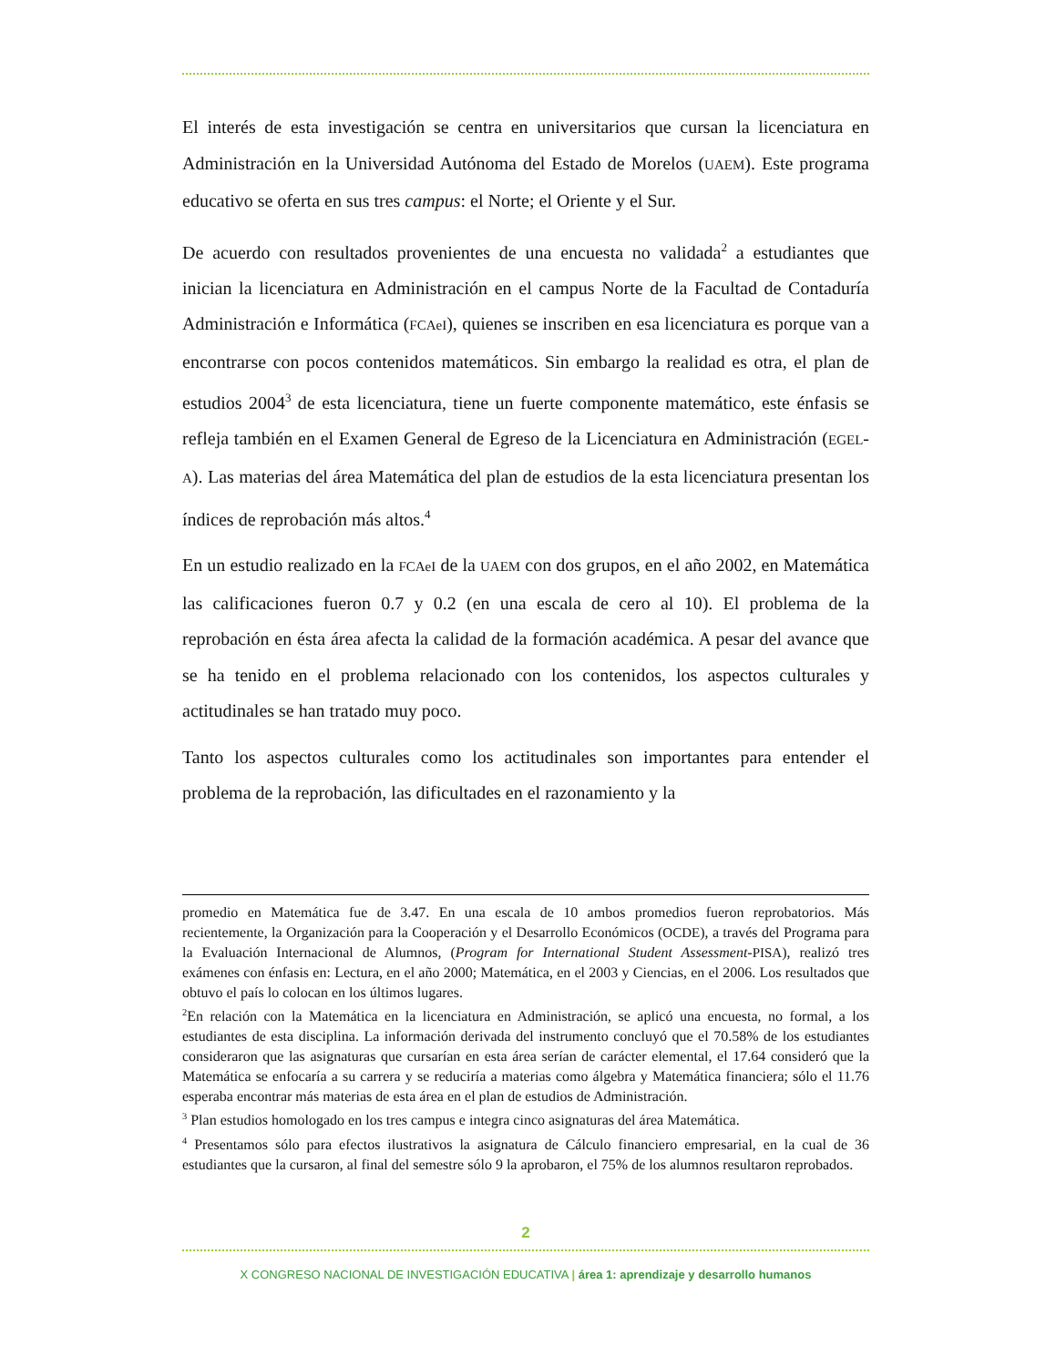El interés de esta investigación se centra en universitarios que cursan la licenciatura en Administración en la Universidad Autónoma del Estado de Morelos (UAEM). Este programa educativo se oferta en sus tres campus: el Norte; el Oriente y el Sur.
De acuerdo con resultados provenientes de una encuesta no validada<sup>2</sup> a estudiantes que inician la licenciatura en Administración en el campus Norte de la Facultad de Contaduría Administración e Informática (FCAeI), quienes se inscriben en esa licenciatura es porque van a encontrarse con pocos contenidos matemáticos. Sin embargo la realidad es otra, el plan de estudios 2004<sup>3</sup> de esta licenciatura, tiene un fuerte componente matemático, este énfasis se refleja también en el Examen General de Egreso de la Licenciatura en Administración (EGEL-A). Las materias del área Matemática del plan de estudios de la esta licenciatura presentan los índices de reprobación más altos.<sup>4</sup>
En un estudio realizado en la FCAeI de la UAEM con dos grupos, en el año 2002, en Matemática las calificaciones fueron 0.7 y 0.2 (en una escala de cero al 10). El problema de la reprobación en ésta área afecta la calidad de la formación académica. A pesar del avance que se ha tenido en el problema relacionado con los contenidos, los aspectos culturales y actitudinales se han tratado muy poco.
Tanto los aspectos culturales como los actitudinales son importantes para entender el problema de la reprobación, las dificultades en el razonamiento y la
promedio en Matemática fue de 3.47. En una escala de 10 ambos promedios fueron reprobatorios. Más recientemente, la Organización para la Cooperación y el Desarrollo Económicos (OCDE), a través del Programa para la Evaluación Internacional de Alumnos, (Program for International Student Assessment-PISA), realizó tres exámenes con énfasis en: Lectura, en el año 2000; Matemática, en el 2003 y Ciencias, en el 2006. Los resultados que obtuvo el país lo colocan en los últimos lugares.
<sup>2</sup> En relación con la Matemática en la licenciatura en Administración, se aplicó una encuesta, no formal, a los estudiantes de esta disciplina. La información derivada del instrumento concluyó que el 70.58% de los estudiantes consideraron que las asignaturas que cursarían en esta área serían de carácter elemental, el 17.64 consideró que la Matemática se enfocaría a su carrera y se reduciría a materias como álgebra y Matemática financiera; sólo el 11.76 esperaba encontrar más materias de esta área en el plan de estudios de Administración.
<sup>3</sup> Plan estudios homologado en los tres campus e integra cinco asignaturas del área Matemática.
<sup>4</sup> Presentamos sólo para efectos ilustrativos la asignatura de Cálculo financiero empresarial, en la cual de 36 estudiantes que la cursaron, al final del semestre sólo 9 la aprobaron, el 75% de los alumnos resultaron reprobados.
2
X CONGRESO NACIONAL DE INVESTIGACIÓN EDUCATIVA | área 1: aprendizaje y desarrollo humanos